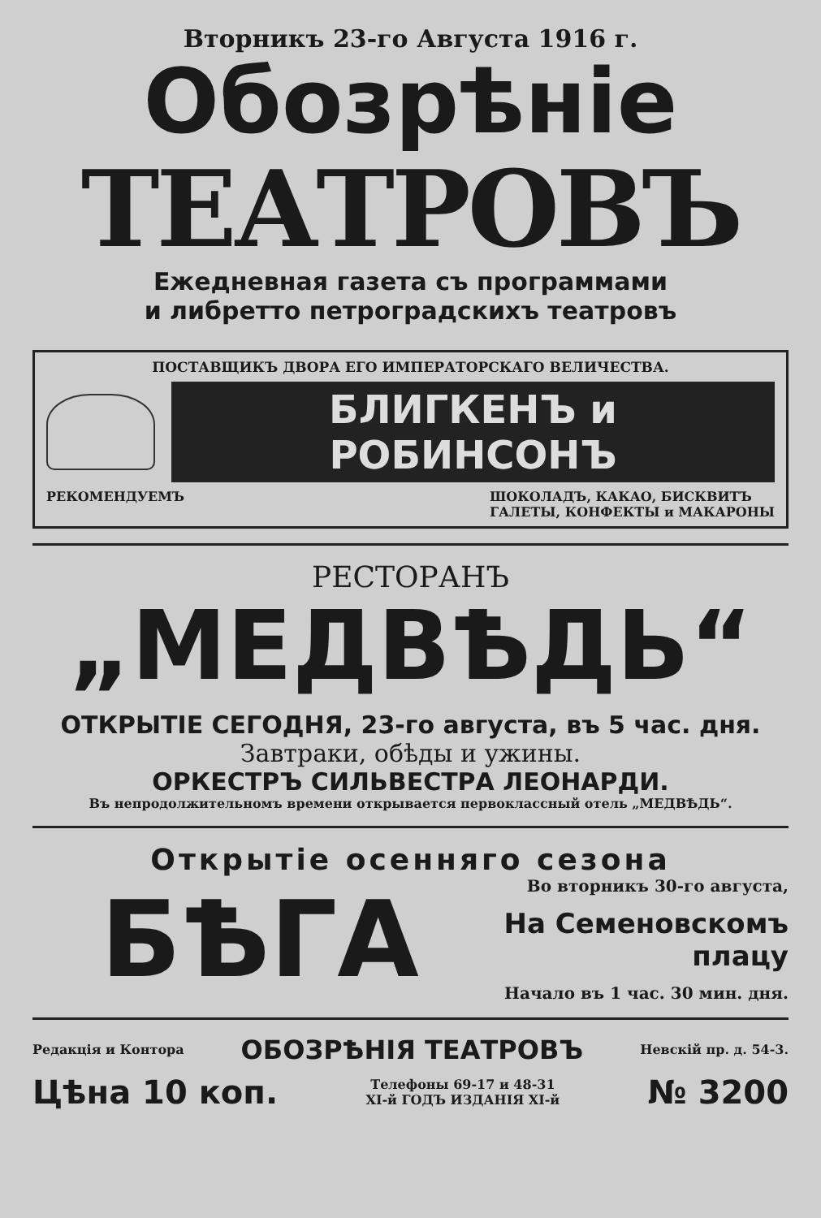Вторникъ 23-го Августа 1916 г.
Обозрѣніе
ТЕАТРОВЪ
Ежедневная газета съ программами
и либретто петроградскихъ театровъ
ПОСТАВЩИКЪ ДВОРА ЕГО ИМПЕРАТОРСКАГО ВЕЛИЧЕСТВА.
БЛИГКЕНЪ и РОБИНСОНЪ
РЕКОМЕНДУЕМЪ ШОКОЛАДЪ, КАКАО, БИСКВИТЪ
ГАЛЕТЫ, КОНФЕКТЫ и МАКАРОНЫ
РЕСТОРАНЪ
„МЕДВѢДЬ“
ОТКРЫТІЕ СЕГОДНЯ, 23-го августа, въ 5 час. дня.
Завтраки, обѣды и ужины.
ОРКЕСТРЪ СИЛЬВЕСТРА ЛЕОНАРДИ.
Въ непродолжительномъ времени открывается первоклассный отель „МЕДВѢДЬ“.
Открытіе осенняго сезона
БѢГА
Во вторникъ 30-го августа,
На Семеновскомъ плацу
Начало въ 1 час. 30 мин. дня.
Редакція и Контора ОБОЗРѢНІЯ ТЕАТРОВЪ Невскій пр. д. 54-3.
Цѣна 10 коп. Телефоны 69-17 и 48-31
XI-й ГОДЪ ИЗДАНІЯ XI-й № 3200